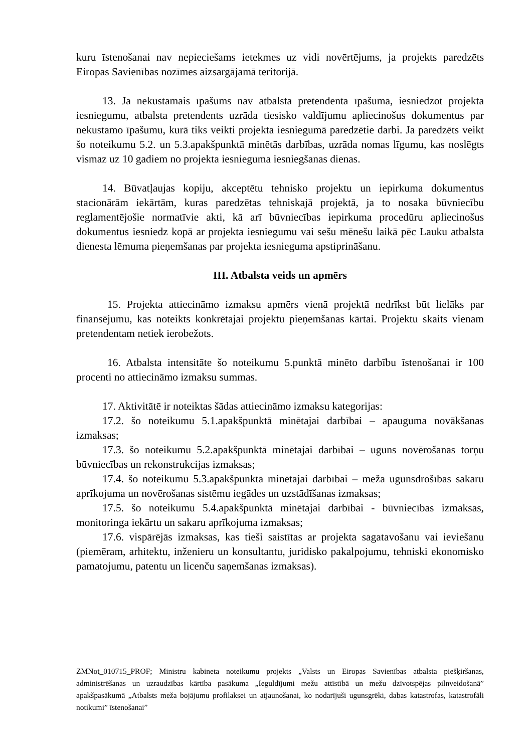kuru īstenošanai nav nepieciešams ietekmes uz vidi novērtējums, ja projekts paredzēts Eiropas Savienības nozīmes aizsargājamā teritorijā.
13. Ja nekustamais īpašums nav atbalsta pretendenta īpašumā, iesniedzot projekta iesniegumu, atbalsta pretendents uzrāda tiesisko valdījumu apliecinošus dokumentus par nekustamo īpašumu, kurā tiks veikti projekta iesniegumā paredzētie darbi. Ja paredzēts veikt šo noteikumu 5.2. un 5.3.apakšpunktā minētās darbības, uzrāda nomas līgumu, kas noslēgts vismaz uz 10 gadiem no projekta iesnieguma iesniegšanas dienas.
14. Būvatļaujas kopiju, akceptētu tehnisko projektu un iepirkuma dokumentus stacionārām iekārtām, kuras paredzētas tehniskajā projektā, ja to nosaka būvniecību reglamentējošie normatīvie akti, kā arī būvniecības iepirkuma procedūru apliecinošus dokumentus iesniedz kopā ar projekta iesniegumu vai sešu mēnešu laikā pēc Lauku atbalsta dienesta lēmuma pieņemšanas par projekta iesnieguma apstiprināšanu.
III. Atbalsta veids un apmērs
15. Projekta attiecināmo izmaksu apmērs vienā projektā nedrīkst būt lielāks par finansējumu, kas noteikts konkrētajai projektu pieņemšanas kārtai. Projektu skaits vienam pretendentam netiek ierobežots.
16. Atbalsta intensitāte šo noteikumu 5.punktā minēto darbību īstenošanai ir 100 procenti no attiecināmo izmaksu summas.
17. Aktivitātē ir noteiktas šādas attiecināmo izmaksu kategorijas:
17.2. šo noteikumu 5.1.apakšpunktā minētajai darbībai – apauguma novākšanas izmaksas;
17.3. šo noteikumu 5.2.apakšpunktā minētajai darbībai – uguns novērošanas torņu būvniecības un rekonstrukcijas izmaksas;
17.4. šo noteikumu 5.3.apakšpunktā minētajai darbībai – meža ugunsdrošības sakaru aprīkojuma un novērošanas sistēmu iegādes un uzstādīšanas izmaksas;
17.5. šo noteikumu 5.4.apakšpunktā minētajai darbībai - būvniecības izmaksas, monitoringa iekārtu un sakaru aprīkojuma izmaksas;
17.6. vispārējās izmaksas, kas tieši saistītas ar projekta sagatavošanu vai ieviešanu (piemēram, arhitektu, inženieru un konsultantu, juridisko pakalpojumu, tehniski ekonomisko pamatojumu, patentu un licenču saņemšanas izmaksas).
ZMNot_010715_PROF; Ministru kabineta noteikumu projekts „Valsts un Eiropas Savienības atbalsta piešķiršanas, administrēšanas un uzraudzības kārtība pasākuma „Ieguldījumi mežu attīstībā un mežu dzīvotspējas pilnveidošanā” apakšpasākumā „Atbalsts meža bojājumu profilaksei un atjaunošanai, ko nodarījuši ugunsgrēki, dabas katastrofas, katastrofāli notikumi” īstenošanai”